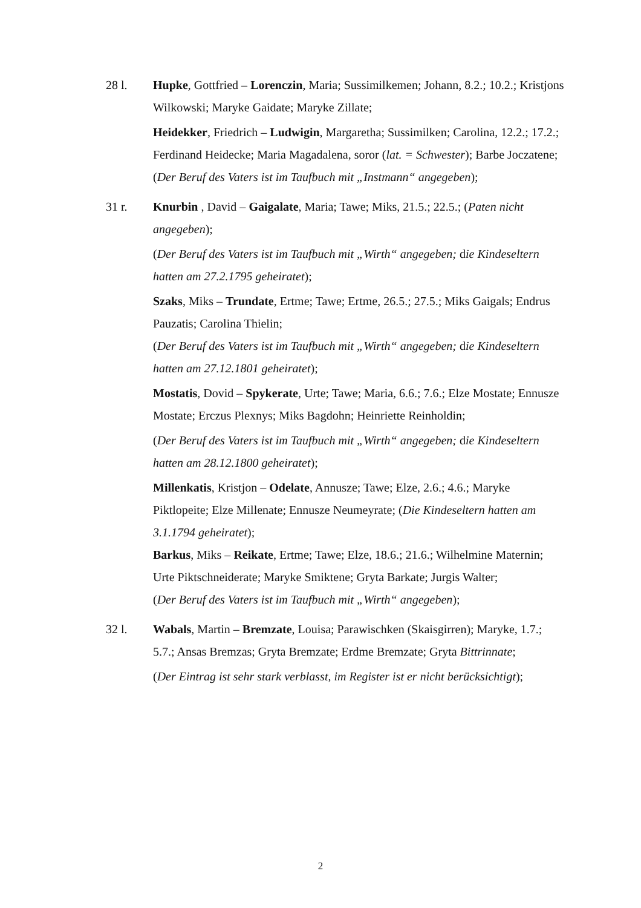28 l. Hupke, Gottfried – Lorenczin, Maria; Sussimilkemen; Johann, 8.2.; 10.2.; Kristjons Wilkowski; Maryke Gaidate; Maryke Zillate;
Heidekker, Friedrich – Ludwigin, Margaretha; Sussimilken; Carolina, 12.2.; 17.2.; Ferdinand Heidecke; Maria Magadalena, soror (lat. = Schwester); Barbe Joczatene;
(Der Beruf des Vaters ist im Taufbuch mit „Instmann“ angegeben);
31 r. Knurbin , David – Gaigalate, Maria; Tawe; Miks, 21.5.; 22.5.; (Paten nicht angegeben);
(Der Beruf des Vaters ist im Taufbuch mit „Wirth“ angegeben; die Kindeseltern hatten am 27.2.1795 geheiratet);
Szaks, Miks – Trundate, Ertme; Tawe; Ertme, 26.5.; 27.5.; Miks Gaigals; Endrus Pauzatis; Carolina Thielin;
(Der Beruf des Vaters ist im Taufbuch mit „Wirth“ angegeben; die Kindeseltern hatten am 27.12.1801 geheiratet);
Mostatis, Dovid – Spykerate, Urte; Tawe; Maria, 6.6.; 7.6.; Elze Mostate; Ennusze Mostate; Erczus Plexnys; Miks Bagdohn; Heinriette Reinholdin;
(Der Beruf des Vaters ist im Taufbuch mit „Wirth“ angegeben; die Kindeseltern hatten am 28.12.1800 geheiratet);
Millenkatis, Kristjon – Odelate, Annusze; Tawe; Elze, 2.6.; 4.6.; Maryke Piktlopeite; Elze Millenate; Ennusze Neumeyrate; (Die Kindeseltern hatten am 3.1.1794 geheiratet);
Barkus, Miks – Reikate, Ertme; Tawe; Elze, 18.6.; 21.6.; Wilhelmine Maternin; Urte Piktschneiderate; Maryke Smiktene; Gryta Barkate; Jurgis Walter;
(Der Beruf des Vaters ist im Taufbuch mit „Wirth“ angegeben);
32 l. Wabals, Martin – Bremzate, Louisa; Parawischken (Skaisgirren); Maryke, 1.7.; 5.7.; Ansas Bremzas; Gryta Bremzate; Erdme Bremzate; Gryta Bittrinnate;
(Der Eintrag ist sehr stark verblasst, im Register ist er nicht berücksichtigt);
2